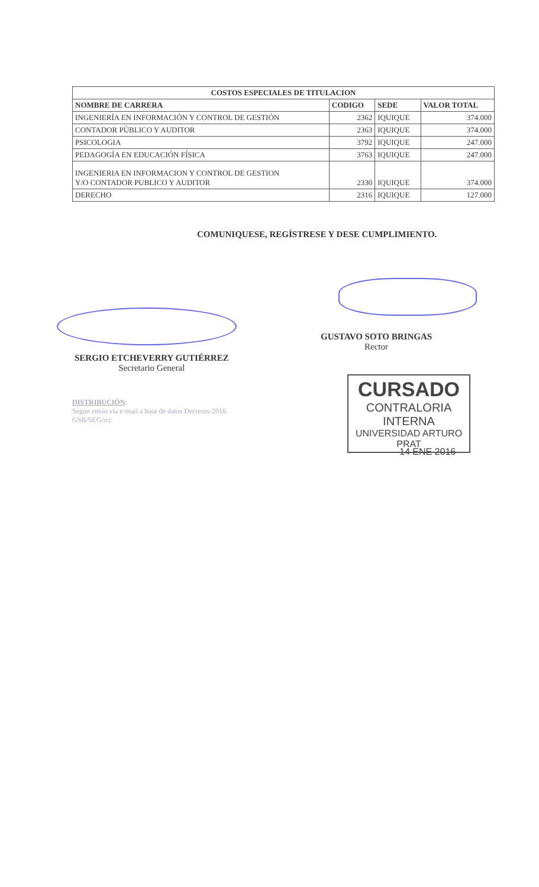| COSTOS ESPECIALES DE TITULACION | | | |
| --- | --- | --- | --- |
| NOMBRE DE CARRERA | CODIGO | SEDE | VALOR TOTAL |
| INGENIERÍA EN INFORMACIÓN Y CONTROL DE GESTIÓN | 2362 | IQUIQUE | 374.000 |
| CONTADOR PÚBLICO Y AUDITOR | 2363 | IQUIQUE | 374.000 |
| PSICOLOGIA | 3792 | IQUIQUE | 247.000 |
| PEDAGOGÍA EN EDUCACIÓN FÍSICA | 3763 | IQUIQUE | 247.000 |
| INGENIERIA EN INFORMACION Y CONTROL DE GESTION Y/O CONTADOR PUBLICO Y AUDITOR | 2330 | IQUIQUE | 374.000 |
| DERECHO | 2316 | IQUIQUE | 127.000 |
COMUNIQUESE, REGÍSTRESE Y DESE CUMPLIMIENTO.
SERGIO ETCHEVERRY GUTIÉRREZ
Secretario General
GUSTAVO SOTO BRINGAS
Rector
DISTRIBUCIÓN:
Según envío vía e-mail a base de datos Decretos-2016.
GSB/SEG/rcc
CURSADO
CONTRALORIA INTERNA
UNIVERSIDAD ARTURO PRAT
14 ENE 2016